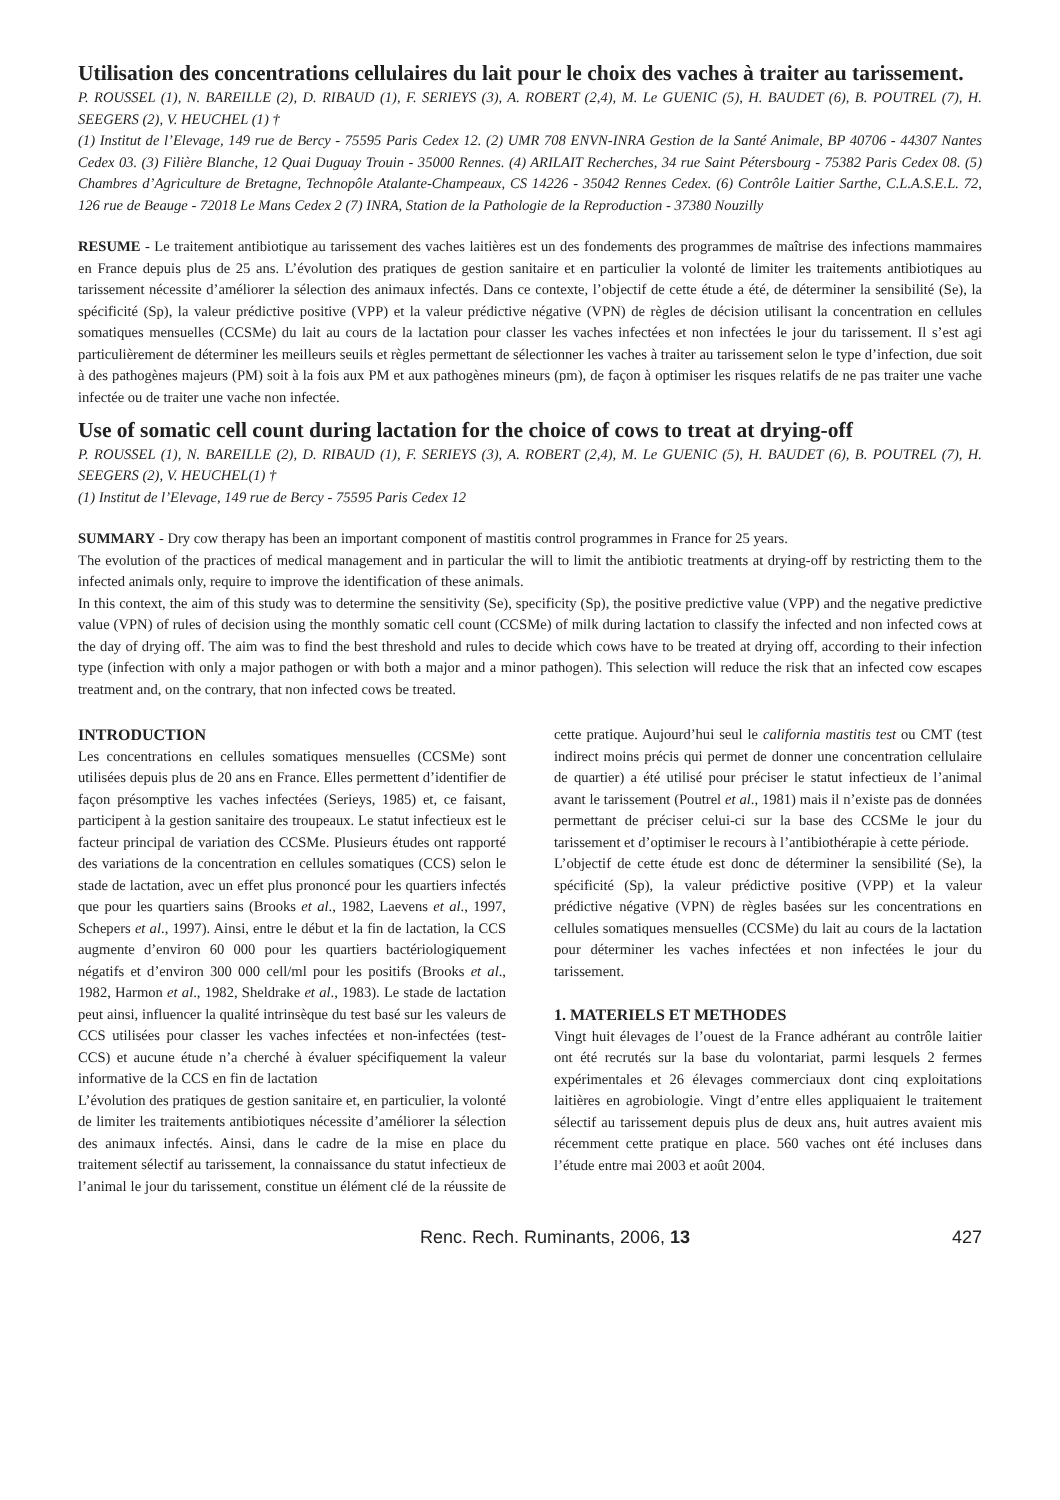Utilisation des concentrations cellulaires du lait pour le choix des vaches à traiter au tarissement.
P. ROUSSEL (1), N. BAREILLE (2), D. RIBAUD (1), F. SERIEYS (3), A. ROBERT (2,4), M. Le GUENIC (5), H. BAUDET (6), B. POUTREL (7), H. SEEGERS (2), V. HEUCHEL (1) †
(1) Institut de l’Elevage, 149 rue de Bercy - 75595 Paris Cedex 12. (2) UMR 708 ENVN-INRA Gestion de la Santé Animale, BP 40706 - 44307 Nantes Cedex 03. (3) Filière Blanche, 12 Quai Duguay Trouin - 35000 Rennes. (4) ARILAIT Recherches, 34 rue Saint Pétersbourg - 75382 Paris Cedex 08. (5) Chambres d’Agriculture de Bretagne, Technopôle Atalante-Champeaux, CS 14226 - 35042 Rennes Cedex. (6) Contrôle Laitier Sarthe, C.L.A.S.E.L. 72, 126 rue de Beauge - 72018 Le Mans Cedex 2 (7) INRA, Station de la Pathologie de la Reproduction - 37380 Nouzilly
RESUME - Le traitement antibiotique au tarissement des vaches laitières est un des fondements des programmes de maîtrise des infections mammaires en France depuis plus de 25 ans. L’évolution des pratiques de gestion sanitaire et en particulier la volonté de limiter les traitements antibiotiques au tarissement nécessite d’améliorer la sélection des animaux infectés. Dans ce contexte, l’objectif de cette étude a été, de déterminer la sensibilité (Se), la spécificité (Sp), la valeur prédictive positive (VPP) et la valeur prédictive négative (VPN) de règles de décision utilisant la concentration en cellules somatiques mensuelles (CCSMe) du lait au cours de la lactation pour classer les vaches infectées et non infectées le jour du tarissement. Il s’est agi particulièrement de déterminer les meilleurs seuils et règles permettant de sélectionner les vaches à traiter au tarissement selon le type d’infection, due soit à des pathogènes majeurs (PM) soit à la fois aux PM et aux pathogènes mineurs (pm), de façon à optimiser les risques relatifs de ne pas traiter une vache infectée ou de traiter une vache non infectée.
Use of somatic cell count during lactation for the choice of cows to treat at drying-off
P. ROUSSEL (1), N. BAREILLE (2), D. RIBAUD (1), F. SERIEYS (3), A. ROBERT (2,4), M. Le GUENIC (5), H. BAUDET (6), B. POUTREL (7), H. SEEGERS (2), V. HEUCHEL(1) †
(1) Institut de l’Elevage, 149 rue de Bercy - 75595 Paris Cedex 12
SUMMARY - Dry cow therapy has been an important component of mastitis control programmes in France for 25 years.
The evolution of the practices of medical management and in particular the will to limit the antibiotic treatments at drying-off by restricting them to the infected animals only, require to improve the identification of these animals.
In this context, the aim of this study was to determine the sensitivity (Se), specificity (Sp), the positive predictive value (VPP) and the negative predictive value (VPN) of rules of decision using the monthly somatic cell count (CCSMe) of milk during lactation to classify the infected and non infected cows at the day of drying off. The aim was to find the best threshold and rules to decide which cows have to be treated at drying off, according to their infection type (infection with only a major pathogen or with both a major and a minor pathogen). This selection will reduce the risk that an infected cow escapes treatment and, on the contrary, that non infected cows be treated.
INTRODUCTION
Les concentrations en cellules somatiques mensuelles (CCSMe) sont utilisées depuis plus de 20 ans en France. Elles permettent d’identifier de façon présomptive les vaches infectées (Serieys, 1985) et, ce faisant, participent à la gestion sanitaire des troupeaux. Le statut infectieux est le facteur principal de variation des CCSMe. Plusieurs études ont rapporté des variations de la concentration en cellules somatiques (CCS) selon le stade de lactation, avec un effet plus prononcé pour les quartiers infectés que pour les quartiers sains (Brooks et al., 1982, Laevens et al., 1997, Schepers et al., 1997). Ainsi, entre le début et la fin de lactation, la CCS augmente d’environ 60 000 pour les quartiers bactériologiquement négatifs et d’environ 300 000 cell/ml pour les positifs (Brooks et al., 1982, Harmon et al., 1982, Sheldrake et al., 1983). Le stade de lactation peut ainsi, influencer la qualité intrinsèque du test basé sur les valeurs de CCS utilisées pour classer les vaches infectées et non-infectées (test-CCS) et aucune étude n’a cherché à évaluer spécifiquement la valeur informative de la CCS en fin de lactation
L’évolution des pratiques de gestion sanitaire et, en particulier, la volonté de limiter les traitements antibiotiques nécessite d’améliorer la sélection des animaux infectés. Ainsi, dans le cadre de la mise en place du traitement sélectif au tarissement, la connaissance du statut infectieux de l’animal le jour du tarissement, constitue un élément clé de la réussite de cette pratique. Aujourd’hui seul le california mastitis test ou CMT (test indirect moins précis qui permet de donner une concentration cellulaire de quartier) a été utilisé pour préciser le statut infectieux de l’animal avant le tarissement (Poutrel et al., 1981) mais il n’existe pas de données permettant de préciser celui-ci sur la base des CCSMe le jour du tarissement et d’optimiser le recours à l’antibiothérapie à cette période.
L’objectif de cette étude est donc de déterminer la sensibilité (Se), la spécificité (Sp), la valeur prédictive positive (VPP) et la valeur prédictive négative (VPN) de règles basées sur les concentrations en cellules somatiques mensuelles (CCSMe) du lait au cours de la lactation pour déterminer les vaches infectées et non infectées le jour du tarissement.
1. MATERIELS ET METHODES
Vingt huit élevages de l’ouest de la France adhérant au contrôle laitier ont été recrutés sur la base du volontariat, parmi lesquels 2 fermes expérimentales et 26 élevages commerciaux dont cinq exploitations laitières en agrobiologie. Vingt d’entre elles appliquaient le traitement sélectif au tarissement depuis plus de deux ans, huit autres avaient mis récemment cette pratique en place. 560 vaches ont été incluses dans l’étude entre mai 2003 et août 2004.
Renc. Rech. Ruminants, 2006, 13 427